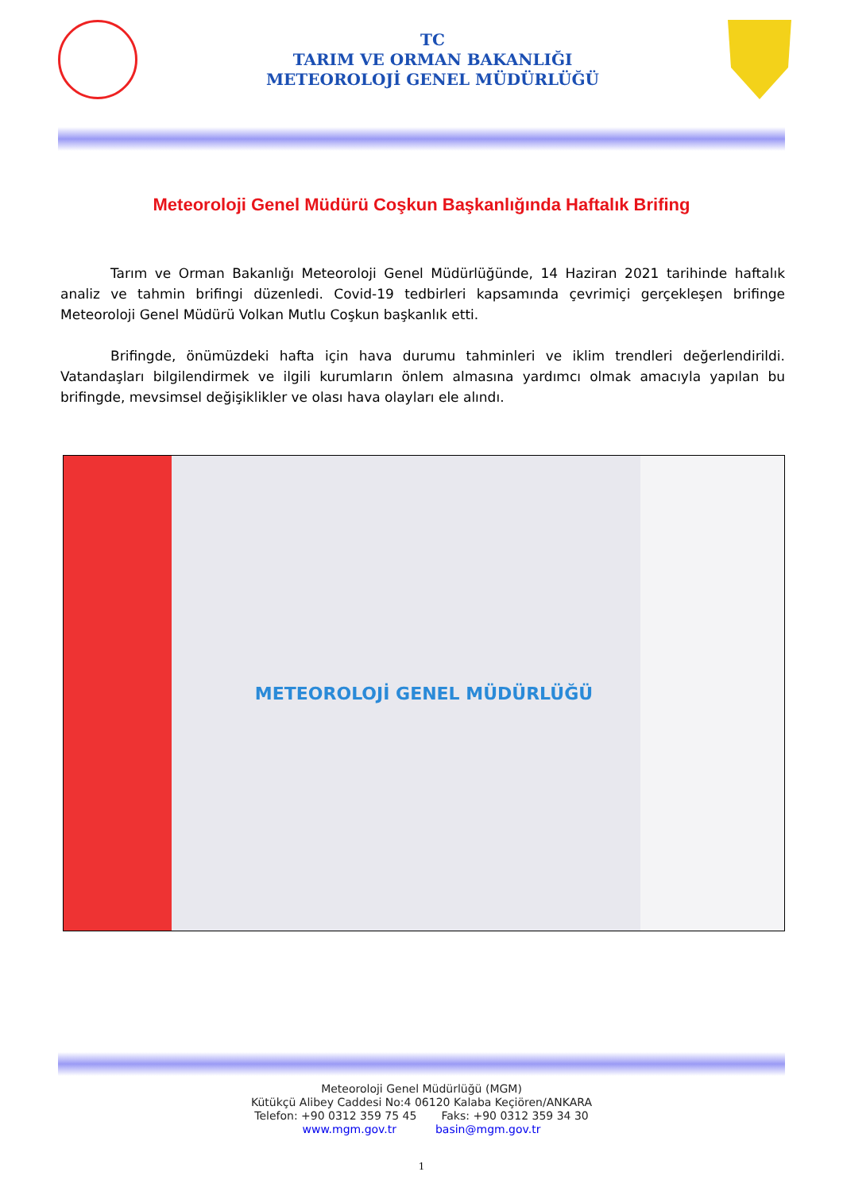TC
TARIM VE ORMAN BAKANLIĞI
METEOROLOJİ GENEL MÜDÜRLÜĞÜ
Meteoroloji Genel Müdürü Coşkun Başkanlığında Haftalık Brifing
Tarım ve Orman Bakanlığı Meteoroloji Genel Müdürlüğünde, 14 Haziran 2021 tarihinde haftalık analiz ve tahmin brifingi düzenledi. Covid-19 tedbirleri kapsamında çevrimiçi gerçekleşen brifinge Meteoroloji Genel Müdürü Volkan Mutlu Coşkun başkanlık etti.
Brifingde, önümüzdeki hafta için hava durumu tahminleri ve iklim trendleri değerlendirildi. Vatandaşları bilgilendirmek ve ilgili kurumların önlem almasına yardımcı olmak amacıyla yapılan bu brifingde, mevsimsel değişiklikler ve olası hava olayları ele alındı.
METEOROLOJİ GENEL MÜDÜRLÜĞÜ
Meteoroloji Genel Müdürlüğü (MGM)
Kütükçü Alibey Caddesi No:4 06120 Kalaba Keçiören/ANKARA
Telefon: +90 0312 359 75 45 Faks: +90 0312 359 34 30
www.mgm.gov.tr basin@mgm.gov.tr
1